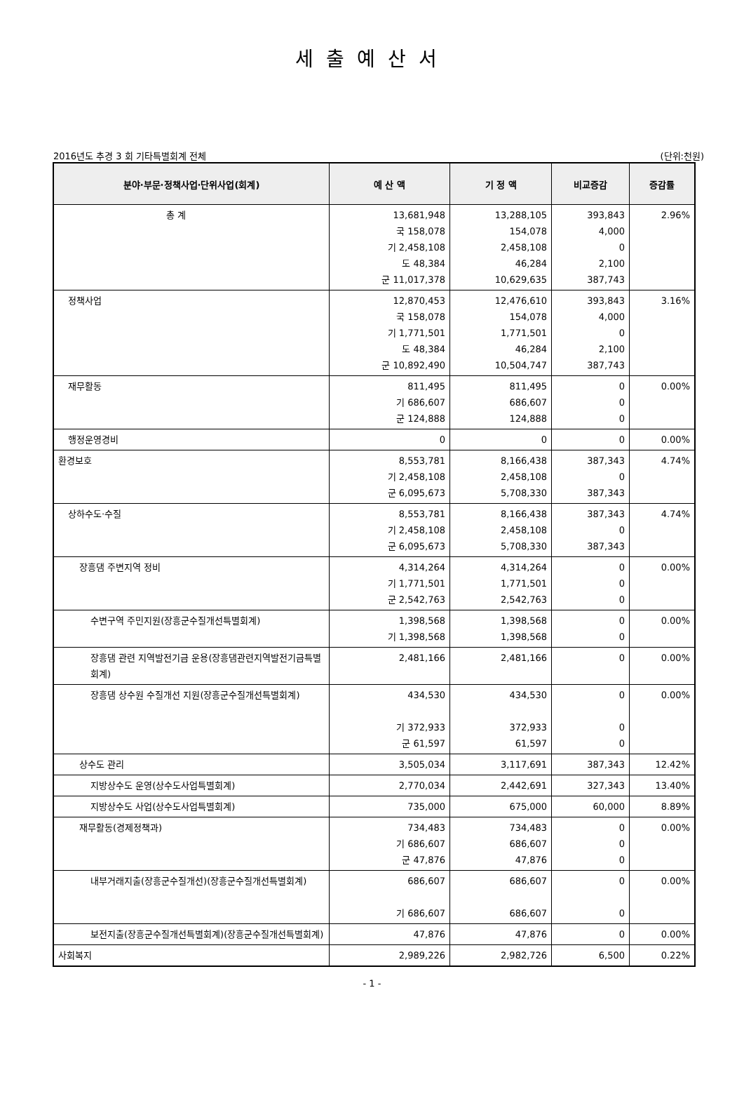세출예산서
2016년도 추경 3 회 기타특별회계 전체 (단위:천원)
| 분야·부문·정책사업·단위사업(회계) | 예 산 액 | 기 정 액 | 비교증감 | 증감률 |
| --- | --- | --- | --- | --- |
| 총 계 | 13,681,948 국 158,078 기 2,458,108 도 48,384 군 11,017,378 | 13,288,105 154,078 2,458,108 46,284 10,629,635 | 393,843 4,000 0 2,100 387,743 | 2.96% |
| 정책사업 | 12,870,453 국 158,078 기 1,771,501 도 48,384 군 10,892,490 | 12,476,610 154,078 1,771,501 46,284 10,504,747 | 393,843 4,000 0 2,100 387,743 | 3.16% |
| 재무활동 | 811,495 기 686,607 군 124,888 | 811,495 686,607 124,888 | 0 0 0 | 0.00% |
| 행정운영경비 | 0 | 0 | 0 | 0.00% |
| 환경보호 | 8,553,781 기 2,458,108 군 6,095,673 | 8,166,438 2,458,108 5,708,330 | 387,343 0 387,343 | 4.74% |
| 상하수도·수질 | 8,553,781 기 2,458,108 군 6,095,673 | 8,166,438 2,458,108 5,708,330 | 387,343 0 387,343 | 4.74% |
| 장흥댐 주변지역 정비 | 4,314,264 기 1,771,501 군 2,542,763 | 4,314,264 1,771,501 2,542,763 | 0 0 0 | 0.00% |
| 수변구역 주민지원(장흥군수질개선특별회계) | 1,398,568 기 1,398,568 | 1,398,568 1,398,568 | 0 0 | 0.00% |
| 장흥댐 관련 지역발전기금 운용(장흥댐관련지역발전기금특별회계) | 2,481,166 | 2,481,166 | 0 | 0.00% |
| 장흥댐 상수원 수질개선 지원(장흥군수질개선특별회계) | 434,530 기 372,933 군 61,597 | 434,530 372,933 61,597 | 0 0 0 | 0.00% |
| 상수도 관리 | 3,505,034 | 3,117,691 | 387,343 | 12.42% |
| 지방상수도 운영(상수도사업특별회계) | 2,770,034 | 2,442,691 | 327,343 | 13.40% |
| 지방상수도 사업(상수도사업특별회계) | 735,000 | 675,000 | 60,000 | 8.89% |
| 재무활동(경제정책과) | 734,483 기 686,607 군 47,876 | 734,483 686,607 47,876 | 0 0 0 | 0.00% |
| 내부거래지출(장흥군수질개선)(장흥군수질개선특별회계) | 686,607 기 686,607 | 686,607 686,607 | 0 0 | 0.00% |
| 보전지출(장흥군수질개선특별회계)(장흥군수질개선특별회계) | 47,876 | 47,876 | 0 | 0.00% |
| 사회복지 | 2,989,226 | 2,982,726 | 6,500 | 0.22% |
- 1 -